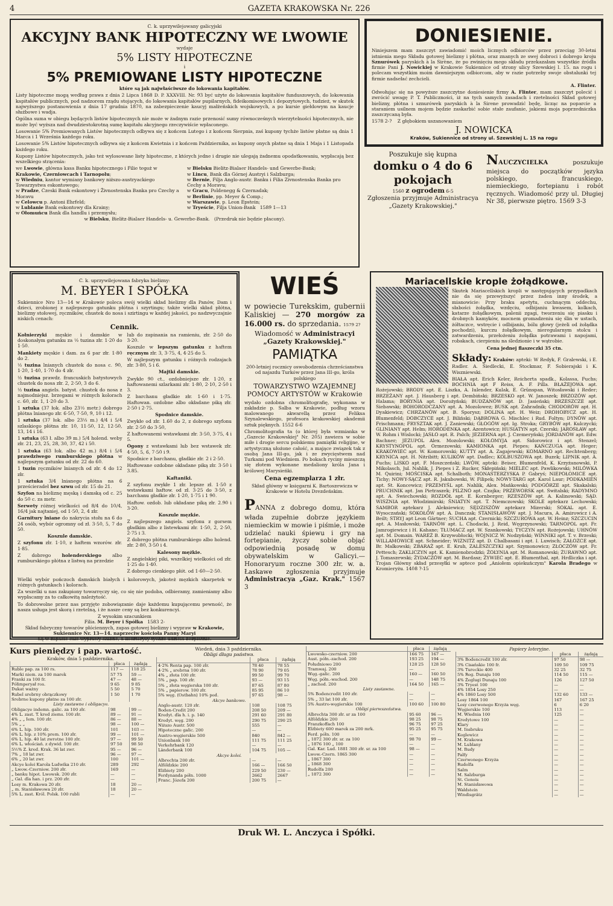4 GAZETA KRAKOWSKA Nr. 226
C. k. uprzywilejowany galicyjski
AKCYJNY BANK HIPOTECZNY WE LWOWIE
wydaje
5% LISTY HIPOTECZNE
i
5% PREMIOWANE LISTY HIPOTECZNE
które są jak najwłaściwsze do lokowania kapitałów.
Listy hipoteczne mogą według prawa z dnia 2 Lipca 1868 D. P. XXXVIII. Nr. 93 być użyte do lokowania kapitałów funduszowych, do lokowania kapitałów publicznych, pod nadzorem rządu stojących, do lokowania kapitałów pupilarnych, fideikomisowych i depozytowych, tudzież, w skutek najwyższego postanowienia z dnia 17 grudnia 1870, na zabezpieczenie kaucyj małżeńskich wojskowych, a po kursie giełdowym na kaucje służbowe i wadja.
Ogólna suma w obiegu będących listów hipotecznych nie może w żadnym razie przenosić sumy równocześnych wierzytelności hipotecznych, nie może być wyższa nad dwudziestokrotną sumę kapitału akcyjnego rzeczywiście wpłaconego.
Losowanie 5% Premiowanych Listów hipotecznych odbywa się z końcem Lutego i z końcem Sierpnia, zaś kupony tychże listów płatne są dnia 1 Marca i 1 Września każdego roku.
Losowanie 5% Listów hipotecznych odbywa się z końcem Kwietnia i z końcem Października, as kupony onych płatne są dnia 1 Maja i 1 Listopada każdego roku.
Kupony Listów hipotecznych, jako też wylosowane listy hipoteczne, z których jedne i drugie nie ulegają żadnemu opodatkowaniu, wypłacają bez wszelkiego strącenia:
we Lwowie, główna kasa Banku hipotecznego i Filie tegoż w Krakowie, Czerniowcach i Tarnopolu;
w Wiedniu, kantor wymiany bankowy niższo-austryackiego Towarzystwa eskontowego;
w Pradze, Czeski Bank eskontowy i Živnostenska Banka pro Czechy a Moravu
w Celowcu p. Antoni Ehrfeld;
w Lublanie Bank eskontowy dla Krainy;
w Ołomuńcu Bank dla handlu i przemysłu;
w Bielsku Bielitz-Bialaer Handels- und Gewerbe-Bank;
w Lincu, Bank dla Górnej Austryi i Salzburga;
w Bernie, Filja Anglo-austr. Banku i Filia Zivnostenska Banka pro Cechy a Moravu;
w Gracu, Poldenegg & Czernadak;
w Berlinie, pp. Meyer & Comp.;
w Warszawie, p. Leon Epstein;
w Tryeście, Filja Union-Bank 1589 1—13
w Bielsku, Bielitz-Bialaer Handels- u. Gewerbe-Bank. (Przedruk nie będzie płacony).
DONIESIENIE.
Niniejszem mam zaszczyt zawiadomić moich licznych odbiorców przez przeciąg 30-letni istnienia mego Składu gotowej bielizny i płótna, oraz znanych ze swej dobroci i dobrego kroju Sznurówek paryskich à la Sirène, że po zwinięciu mego składu przekazałam wszystkie źródła firmie Pani J. Nowickiej w Krakowie Sukiennice od strony ulicy Szewskiej l. 15. na rogu i polecam wszystkim moim dawniejszym odbiorcom, aby w razie potrzeby swoje obstalunki tej firmie nadsełać zechcieli.
A. Flinter.
Odwołując się na powyższe zaszczytne doniesienie firmy A. Flinter, mam zaszczyt polecić i zwrócić uwagę P. T. Publiczności, iż na tych samych zasadach i rzetelności Skład gotowej bielizny, płótna i sznurówek paryskich à la Sirene prowadzić będę, licząc na poparcie a staraniem usilnem mojem będzie zaskarbić sobie stałe zaufanie, jakiemi moja poprzedniczka zaszczycaną była.
1578 2-? Z głębokiem uszanowaniem
J. NOWICKA
Kraków, Sukiennice od strony ul. Szewskiej L. 15 na rogu
Poszukuje się kupna
domku o 4 do 6 pokojach
1560 z ogrodem 6-5
Zgłoszenia przyjmuje Administracya „Gazety Krakowskiej."
NAUCZYCIELKA poszukuje miejsca do początków języka polskiego, francuskiego, niemieckiego, fortepianu i robót ręcznych. Wiadomość przy ul. Długiej Nr 38, pierwsze piętro. 1569 3-3
C. k. uprzywilejowana fabryka bielizny:
M. BEYER I SPÓŁKA
Sukiennice Nro 13—14 w Krakowie poleca swój wielki skład bielizny dla Panów, Dam i dzieci, zrobionej z najlepszego gatunku płótna i szyrtingu; także wielki skład płótna, bielizny stołowej, ręczników, chustek do nosa i szirtingu w każdej jakości, po nadzwyczajnie niskich cenach:
Cennik.
Kołnierzyki męskie i damskie w doskonałym gatunku za ½ tuzina złr. 1·20 do 1·50.
Mankiety męskie i dam. za 6 par złr. 1·80 do 2.
½ tuzina lnianych chustek do nosa c. 90, 1·20, 1·40, 1·70 do 4 złr.
½ tuzina prawdz. francuskich batystowych chustek do nosa złr. 2, 2·50, 3 do 6.
½ tuzina angiels. batyst. chustek do nosa z najmodniejsz. brzegami w różnych kolorach c. 60, złr. 1, 1·20 do 3.
1 sztuka (37 łok. albo 23½ metr.) dobrego płótna lnianego złr. 6·50, 7·50, 9, 10 i 12.
1 sztuka (37 łok. albo 23½ m.) 4/4 i 5/4 szlaskiego płótna złr. 10, 11·50, 12, 12·50, 13, 14 i 16.
1 sztuka (63 ł. albo 39 m.) 5/4 holend. weby złr. 21, 23, 25, 28, 30, 37, 42 i 50.
1 sztuka (63 łok. albo 42 m.) 8/4 i 5/4 prawdziwego rumburskiego płótna w najlepszym gatunku od złr. 22 do 60.
1 tuzin ręczników lnianych od złr. 4 do 12 złr.
1 sztuka 3/4 lnianego płótna na 6 prześcieradeł bez szwu od złr. 15 do 21.
Szyfon na bieliznę męską i damską od c. 25 do 50 c. za metr.
Serwety różnej wielkości od 8/4 do 10/4, 16/4 jak najtaniej, od 1·50, 2, 4 złr.
Garnitury lniane do nakrycia stołu na 6 do 24 osób, wybór ogromny od zł. 3·50, 5, 7 do 50.
Koszule damskie.
Z szyfonu złr. 1·10, z haftem wzorów. złr. 1·85.
Z dobrego holenderskiego albo rumburskiego płótna z listwą na przedzie
lub do zapinania na ramieniu, złr. 2·50 do 3·20.
Koszule w lepszym gatunku z haftem ręcznym złr. 3, 3·75, 4, 4·25 do 5.
W najlepszym gatunku i różnych rodzajach złr. 3·80, 5 i 6.
Majtki damskie.
Zwykłe 90 ct., ozdobniejsze złr. 1·20, z haftowanemi szlarkami złr. 1·80, 2·10, 2·50 i 3.
Z barchanu gładkie złr. 1·60 i 1·75. Haftowan. ozdobne albo okładane piką złr. 2·50 i 2·75.
Spodnice damskie.
Zwykłe od złr. 1.60 do 2, z dobrego szyfonu złr. 2·50 do 3·50,
Z haftowanemi wstawkami złr. 3·50, 3·75, 4 i 5.
Ogony z wstawkami lub bez wstawek złr. 4·50, 5, 6, 7·50 i 9.
Spodnice z barchanu, gładkie złr. 2 i 2·50.
Haftowane ozdobne okładane piką złr. 3·50 i 3.85.
Kaftaniki.
Z szyfonu zwykłe 1 złr. lepsze zł. 1·50 z wstawkami haftow. od zł. 3·25 do 3·50, z barchanu gładkie złr. 1·20, 1·75 i 1 90.
Haftow. ozdob. lub okładane piką złr. 2.90 i 3·20.
Koszule męzkie.
Z najlepszego angiels. szyfonu z gorsem gładkim albo z listewkami złr. 1·50, 2, 2·50, 2·75 i 3.
Z dobrego płótna rumburskiego albo holend. złr. 2·80, 3·50 i 4.
Kalesony mężkie.
Z angielskiej piki, wszelkiej wielkości od złr. 1·25 do 1·40.
Z dobrego cienkiego płót. od 1·60—2·50.
Wielki wybór pończoch damskich białych i kolorowych, jakoteż męzkich skarpetek w różnych gatunkach i kolorach.
Za wszelki u nas zakupiony towarręczy się, co się nie podoba, odbieramy, zamieniamy albo wypłacamy za to całkowitą należytość.
To dobrowolne przez nas przyjęte zobowiązanie daje każdemu kupującemu pewność, że nasza usługa jest skorą i rzetelną, i że nasze ceny są bez konkurencyi.
Z wysokim szacunkiem
Filia. M. Beyer i Spółka 1583 2-
Skład fabryczny towarów płóciennych, zapas gotowej bielizny i wypraw w Krakowie, Sukiennice Nr. 13—14. naprzeciw kościoła Panny Maryi
Są w zapasie całe wyprawy ślubne, a kosztorysy tychże udziela bezpłatnie.
WIEŚ
w powiecie Turekskim, gubernii Kaliskiej — 270 morgów za 16.000 rs. do sprzedania. 1579 2?
Wiadomość w Administracyi „Gazety Krakowskiej."
PAMIĄTKA
200-letniej rocznicy oswobodzenia chrześcianstwa od najazdu Turków przez Jana III-go, króla polskiego
TOWARZYSTWO WZAJEMNEJ POMOCY ARTYSTÓW w Krakowie
wydało ozdobna chromolitografię, wykonana w zakładzie p. Salba w Krakowie, podług wzoru malowanego akwarellą przez Feliksa Szynalewskiego, profesora krakowskiej akademii sztuk pięknych. 1552 6-6
Chromolitografia ta (o której była wzmianka w „Gazecie Krakowskiej" Nr. 205) zawiera w sobie miłe i drogie sercu polskiemu pamiątki religijne, w artystyczną ułożone całość, a mające związek tak z osobą Jana III-go, jak i ze zwycięstwem nad Turkami pod Wiedniem. Po bokach ryciny mieszczą się złotem wykonane medaliony króla Jana i królowej Marysieńki.
Cena egzemplarza 1 złr.
Skład główny w księgarni K. Bartoszewicza w Krakowie w Hotelu Drezdeńskim.
PANNA z dobrego domu, która włada zupełnie dobrze językiem niemieckim w mowie i piśmie, i może udzielać nauki śpiewu i gry na fortepianie, życzy sobie objąć odpowiednią posadę w domu obywatelskim w Galicyi.— Honoraryum roczne 300 złr. w. a. Łaskawe zgłoszenia przyjmuje Administracya „Gaz. Krak." 1567 3
Mariacellskie krople żołądkowe.
Skutek Mariacellskich kropli w następujących przypadkach nie da się przewyższyć przez żaden inny środek, a mianowicie: Przy braku apetytu, cuchnącym oddechu, słabości żołądka, wzdęciu, odbijaniu kwasem, kolkach, katarze żołądkowym, palenii zgagi, tworzeniu się piasku i drobnych kamyków, mocnem gromadzeniu się ślin w ustach, żółtaczce, wstręcie i odbijaniu, bólu głowy (jeżeli od żołądka pochodzi), kurczu żołądkowym, nieregularnym stolcu i zatwardzeniu, przełożeniu żołądka potrawami i napojami, robakach, cierpieniu na śledzionie i w wątrobie.
Cena jednej flaszeczki 35 ctn.
Składy: Kraków: apteki: W Redyk, F. Gralewski, i E. Radler. A. Siedlecki, E. Stockmar, F. Sobierajski i K. Wiszniewski.
BIAŁA apt. Erich Keler, Reicherta spadk., Kolassa, Fuchs; BOCHNIA apt F Reiss, A. F. Pilla. BŁAŻEJOWA apt. Rożejowski; BRODY apt. E. Liszka, A. Iulender, Kulak, E. Grünspan, Witosławski i Reder; BRZEŻANY apt. J. Hausberg i apt. Dembiński; BRZESKO apt. W. Janoszek; BRZOZÓW apt. Halama; BORYNIA apt. Dorożyński; BUDZANÓW apt. D. Jasieński; BRZESZCZE apt. Siebawski; BOHORODCZANY apt. A. Mozolowez; BUSK apt. Zahradnik; CHODORÓW apt. H. Dyakiewicz; CHRZANÓW apt. B. Sporysz; DOLINA apt. H. Weiz; DROHOBYCZ apt. H. Blumenfeld; DOBCZYCE apt. J. Biliński; DĄBROWA G. Mischlec i Rud. Foltyn; DYNÓW apt. Frischmann; FRYSZTAK apt. J. Zaniewski; GŁOGÓW apt. Ig. Stroka; GRYBÓW apt. Kulczycki; GLINIANY apt. Helm; HORODENKA apt. Azentowicz; HUSIATYN apt. Czerski; JAROSŁAW apt. W. Rohm i Wislocki; JASŁO apt. R. Palch; JEZIERNA apt. J. Czemeryński; JORDANÓW apt. Edw. Bachner; JEZUPOL Alex. Mozolowski; KOŁOMYJA apt. Sidorowicz i apt. Stenzel; KRYSTYNOPOL apt. Ormezowski; KAMIONKA apt. Piepes; KAŃCZUGA apt. Heger; KRAKOWIEC apt. W. Komorowski; KUTTY apt. A. Zagajewski; KOMARNO apt. Rechtenberg; KRYNICA apt. H. Nitribitt; KULIKÓW apt. Dadlec; KOLBUSZOWA apt. Buzek; LIPNIK apt. A. Fuchs; LISKO apt. F. Moszczeński; LWÓW, apteki: Beiser, Blumenfeld, K. Krzyżanowski, P. Mikolasch, Jul. Nahlik, J. Piepes i Z. Rucker, Skłepiński; MIELEC apt. Pawlikowski; MILÓWKA M. Quirini; MOŚCISKA apt. Schalboth; MONASTERZYSKA P. Gabryś; NIEPOŁOMICE apt. Tichy; NOWY-SĄCZ apt. R. Jakubowski, W. Filipek; NOWY-TARG apt. Karol Laur; PODKAMIEŃ apt. St. Koncewicz; PRZEMYŚL apt. Nahlik, Alex. Mańkowski; PODGÓRZE apt. Skakalski; PRUCHNIK apt. Jan Pietraszek; PILZNO apt. Czajka; PRZEWORSK apt. Switalski; RADYMNO apt. A. Swiechowski; ROZDÓŁ apt. E. Kornberger; RZESZÓW apt. A. Kalinowski; SĄD. WISZNIA apt. Włodzimirski; ŚNIATYN apt. T. Niemczowski; SKOLE aptekarz Lechowski; SAMBOR aptekarz J. Aleksiewicz; SĘDZISZÓW aptekarz Mizerski; SOKAL apt. E. Wysoczański; SOKOŁÓW apt. A. Danczak; STANISŁAWÓW apt. J. Macura, A. Amirowicz i A. Beilt; STRYJ apt Leon Gärtner; SUCHA apt. Czernicki; SZCZUROWA apt. W. Heinz; SZCZUCIN apt. A. Masłowski; TARNÓW apt. L. Chodacki, J. Reid, Węgrzynowski; TARNOPOL apt. Fr. Jamrogiewicz i H. Kahane; TŁUMACZ apt. W. Szankowski; TYCZYN apt. Rożejowski; UHNÓW apt. M. Domain. WAREŻ B. Krzywobłocki; WOJNICZ W. Nodzyński; WINNIKI apt. T. v. Brzeski; WILLAMOWICE apt. Schneider; WIZNITZ apt. D. Chalbasani i apt. I. Luwisch; ZAŁOZCE apt. Br. Malkowski; ZBARAŻ apt. E. Kruh, ZALESZCZYKI apt. Szymonowicz; ZŁOCZÓW apt. Fr. Pettesch; ZAKLICZYN apt. K. Kamienobrodzki; ŻOŁYNIA apt. M. Romanowski; ŻURAWNO apt. J. Tomaszewski; ŻYDACZÓW apt. M. Bardasz; ŻYWIEC apt. E. Blumenthal, apt. Hrdliczka i apt. Trojan Główny skład przesyłki w aptece pod „Aniołem opiekuńczym" Karola Bradego w Kromieryżu. 1408 ?-15
Kurs pieniędzy i pap. wartość.
Kraków, dnia 5 października.
| | płaca | żądają |
| --- | --- | --- |
| Ruble pap. za 100 rs. | 117 — | 118 25 |
| Marki niem. za 100 marek | 57 75 | 59 — |
| Franki za 100 fr. | 47 — | 48 — |
| Półimperyał ros. | 9 65 | 9 85 |
| Dukat ważny | 5 50 | 5 70 |
| Rubel srebrny obrączkowy | 1 50 | 1 70 |
| Srebrne kupony płatne za 100 złr. | | |
| Listy zastawne i obligacye. | | |
| Obligacye indemn. galic. za 100 złr. | 98 | 99 — |
| 4% L. zast. T. kred ziems. 100 złr. | 89 — | 91 — |
| 4% „ „ Iem. 100 złr. | 86 — | 88 — |
| 5% „ „ | 98 — | 100 — |
| 6% L. hip. 100 złr. | 101 | 103 — |
| 6% L. hip. z 10% prem. 100 złr. | 99 — | 101 — |
| 6% L. hip. 40 lat zwrotne 100 złr. | 97 — | 99 50 |
| 6% L. włościań. z dywid. 100 złr. | 97 50 | 98 50 |
| 5½% Z. kred. Krak. 36 lat zwr. | 95 — | 96 — |
| 7% „ 18 lat zwr. | 96 — | 97 — |
| 6% „ 20 lat zwr. | 100 | 101 — |
| Akcye kolei Karola Ludwika 210 złr. | 289 | 292 |
| „ Lwow.-Czerniow. 200 złr. | 169 | — |
| „ banku hipot. Lwowsk. 200 złr. | — | — |
| „ Gal. dla han. i prz. 200 złr. | — | — |
| Losy m. Krakowa 20 złr. | 18 | 20 — |
| „ m. Stanisławowa 20 złr. | 18 | 20 — |
| 5% L. zast. Król. Polsk. 100 rubli | — | — |
Wiedeń, dnia 3 października.
Obligi długu państwa.
| | płaca | żądają |
| --- | --- | --- |
| 4·2% Renta pap. 100 złr. | 78 40 | 78 55 |
| 4·2% „ srebrna 100 złr. | 78 90 | 79 05 |
| 4% „ złota 100 złr. | 99 50 | 99 70 |
| 5% „ pap. 100 złr. | 93 — | 93 15 |
| 5% „ złota węgierska 100 złr. | 87 65 | 87 80 |
| 5% „ papierow. 100 złr. | 85 95 | 86 10 |
| 5% węg. (Ostbahn) 10% pod. | 97 65 | 98 — |
| Akcye bankowe. | | |
| Anglo-austr. 120 złr. | 108 | 108 75 |
| Boden-Credit 200 | 208 50 | 209 — |
| Kredyt. dla h. i. p. 140 | 291 60 | 291 80 |
| Kredyt. węg. 200 | 290 75 | 290 25 |
| Niższo Austr. 500 | 555 | — |
| Hipoteczne galic. 200 | — | — |
| Austro-węgierskie 500 | 840 | 842 — |
| Unionbank 100 | 111 75 | 111 25 |
| Verkehrbank 120 | — | — |
| Länderbank 100 | 104 75 | 105 — |
| Akcye kolei. | | |
| Albrechta 200 złr. | — | — |
| Alföldzkie 200 | 166 — | 166 50 |
| Elżbiety 200 | 229 50 | 230 — |
| Ferdynanda półn. 1000 | 2662 | 2667 |
| Franc. Józefa 200 | 200 75 | — |
| | płaca | żądają |
| --- | --- | --- |
| Lwowsko-czerniow. 200 | 166 75 | 167 — |
| Aust. półn.-zachod. 200 | 193 25 | 194 — |
| Południowo 200 | 128 25 | 128 50 |
| Tramwaj. 200 | — | — |
| Węg.-galic. 200 | 160 — | 160 50 |
| Węg. półn.-wschod. 200 | — | 148 75 |
| „ zachod. 200 | 164 50 | 165 — |
| Listy zastawne. | | |
| 5% Bodencredit 100 złr. | — | — |
| 5% „ 33 lat 100 złr. | — | — |
| 5% Austro-węgierskie 100 | 100 60 | 100 80 |
| Obligi pierwszeństwa. | | |
| Albrechta 300 złr. sr za 100 | 95 60 | 96 — |
| Alföldzkie 200 | 98 25 | 98 75 |
| Franzkoffach 100 | 96 75 | 97 25 |
| Elżbiety 600 marek za 200 mrk. | 95 25 | 95 75 |
| Ferd. półn. 100 | — | — |
| „ 1872 300 złr. sr. za 100 | 98 70 | 99 — |
| „ 1876 100 „ 100 | — | — |
| Gal. Kar. Lud. 1881 300 złr. sr. za 100 | 98 — | — |
| Lwow.-Czern. 1865 300 | — | — |
| „ 1867 300 | — | — |
| „ 1868 300 | — | — |
| Rudolfa 200 | — | — |
| „ 1872 300 | — | — |
Papiery loteryjne.
| | płaca | żądają |
| --- | --- | --- |
| 3% Bodencredit 100 złr. | 97 50 | 98 — |
| 3% Cisańskie 100 fr. | 109 50 | 109 75 |
| 3% Tureckie 400 | 32 25 | 32 75 |
| 5% Reg. Dunaju 100 | 114 50 | 115 — |
| 4% Żeglugi Dunaju 100 | 126 | 127 50 |
| 3% Tryest 100 | — | — |
| 4% 1854 Losy 250 | — | — |
| 4% 1860 Losy 500 | 132 60 | 133 — |
| Losy 1864 100 | 167 | 167 25 |
| Losy czerwonego Krzyża węg. | 6 | 6 20 |
| Węgierskie 100 | 113 | — |
| M. Wiednia 100 | 125 | — |
| Kredytowe 100 | — | — |
| Klary | — | — |
| M. Insbruku | — | — |
| Keglewicz | — | — |
| M. Krakowa | — | — |
| M. Lublany | — | — |
| M. Budy | — | — |
| Palfy | — | — |
| Czerwonego Krzyża | — | — |
| Rudolfa | — | — |
| Salm | — | — |
| M. Salzburga | — | — |
| St. Genois | — | — |
| M. Stanisławowa | — | — |
| Waldstein | — | — |
| Windisgrätz | — | — |
Druk Wł. L. Anczyca i Spółki.